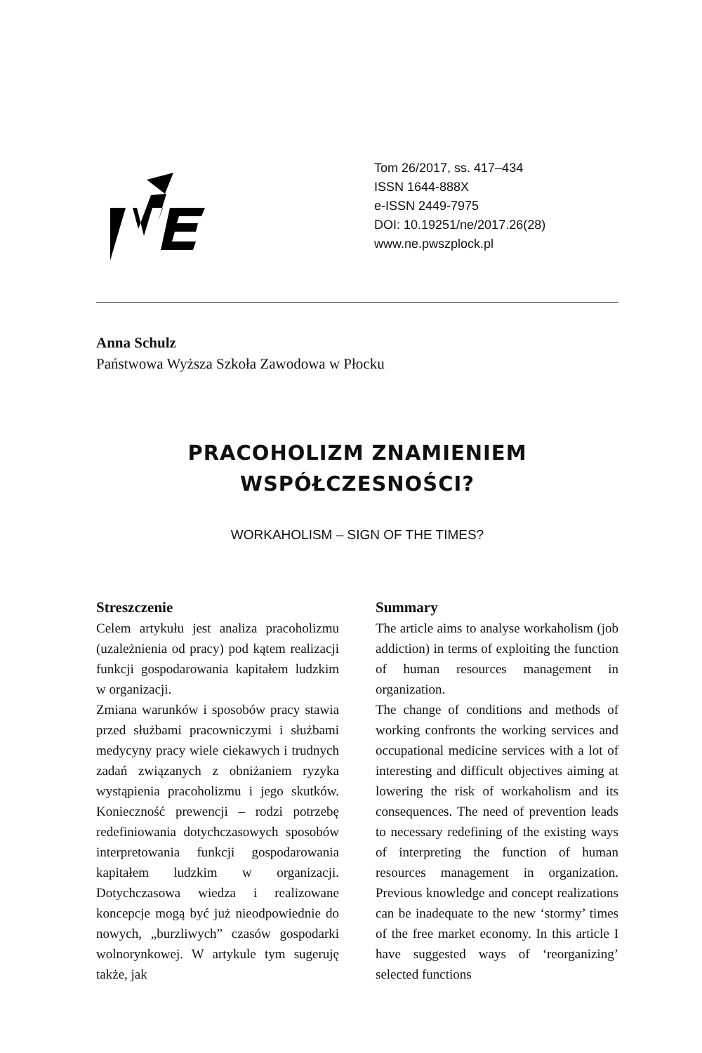Tom 26/2017, ss. 417–434
ISSN 1644-888X
e-ISSN 2449-7975
DOI: 10.19251/ne/2017.26(28)
www.ne.pwszplock.pl
Anna Schulz
Państwowa Wyższa Szkoła Zawodowa w Płocku
PRACOHOLIZM ZNAMIENIEM
WSPÓŁCZESNOŚCI?
WORKAHOLISM – SIGN OF THE TIMES?
Streszczenie
Celem artykułu jest analiza pracoholizmu (uzależnienia od pracy) pod kątem realizacji funkcji gospodarowania kapitałem ludzkim w organizacji.
Zmiana warunków i sposobów pracy stawia przed służbami pracowniczymi i służbami medycyny pracy wiele ciekawych i trudnych zadań związanych z obniżaniem ryzyka wystąpienia pracoholizmu i jego skutków. Konieczność prewencji – rodzi potrzebę redefiniowania dotychczasowych sposobów interpretowania funkcji gospodarowania kapitałem ludzkim w organizacji. Dotychczasowa wiedza i realizowane koncepcje mogą być już nieodpowiednie do nowych, „burzliwych” czasów gospodarki wolnorynkowej. W artykule tym sugeruję także, jak
Summary
The article aims to analyse workaholism (job addiction) in terms of exploiting the function of human resources management in organization.
The change of conditions and methods of working confronts the working services and occupational medicine services with a lot of interesting and difficult objectives aiming at lowering the risk of workaholism and its consequences. The need of prevention leads to necessary redefining of the existing ways of interpreting the function of human resources management in organization. Previous knowledge and concept realizations can be inadequate to the new ‘stormy’ times of the free market economy. In this article I have suggested ways of ‘reorganizing’ selected functions